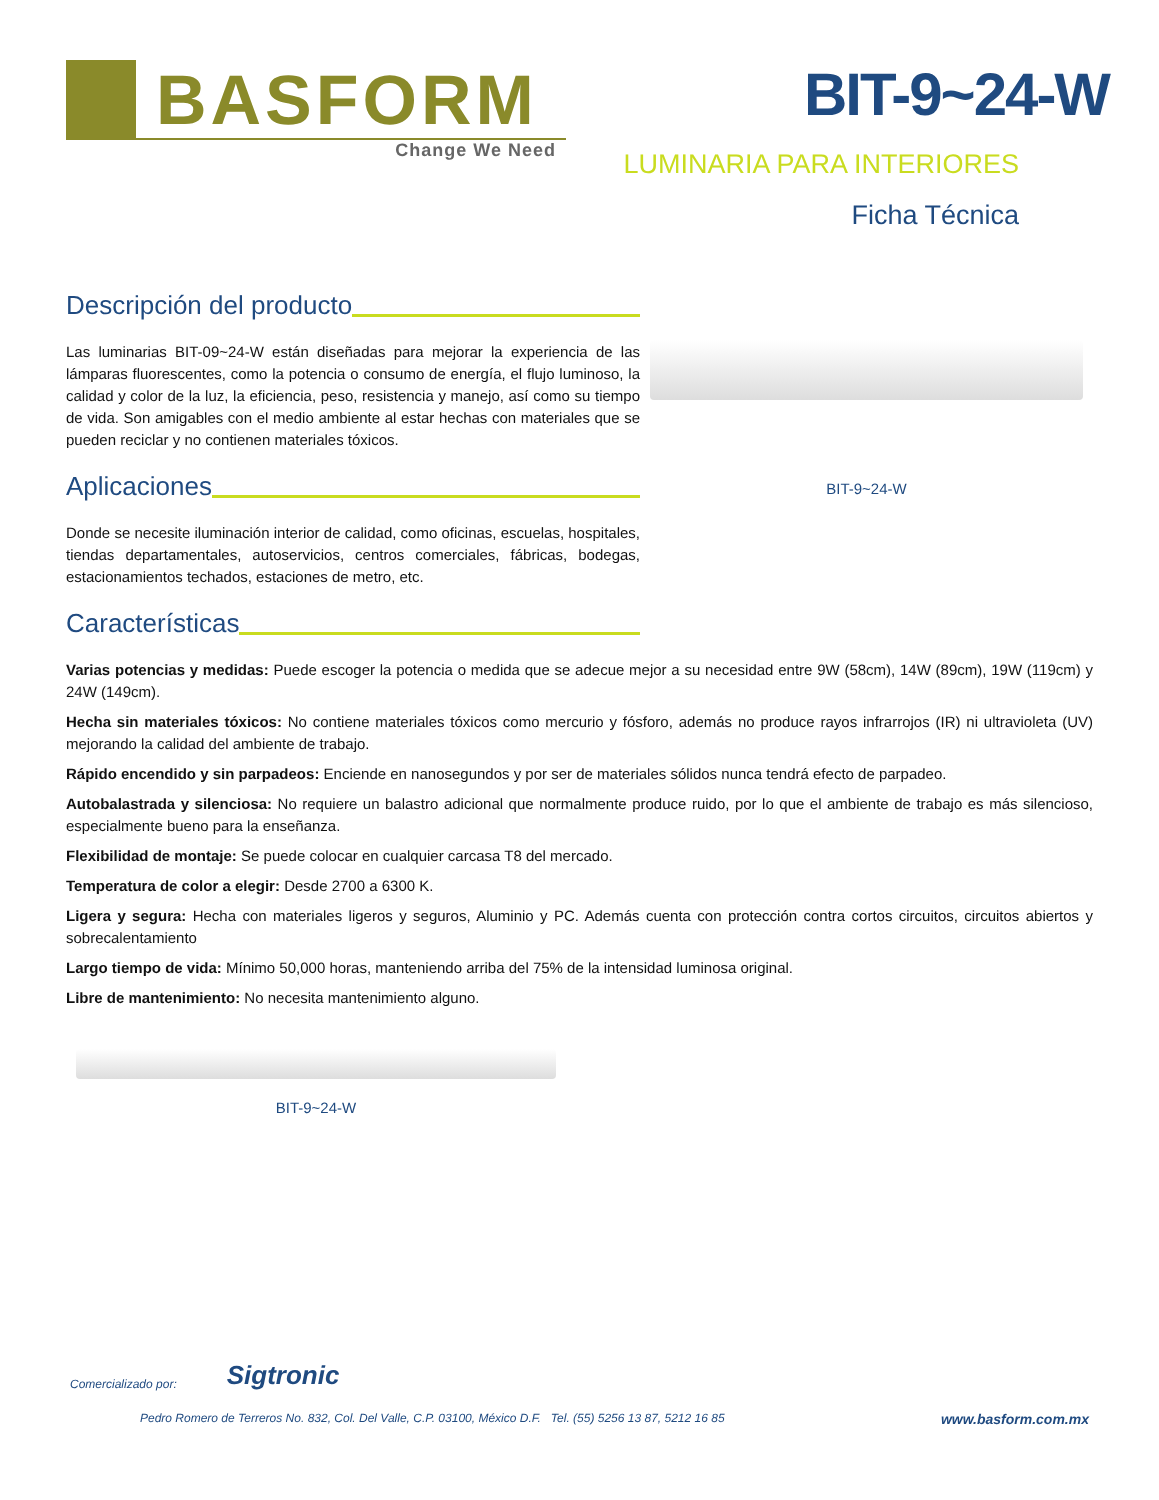BASFORM
Change We Need
BIT-9~24-W
LUMINARIA PARA INTERIORES
Ficha Técnica
Descripción del producto
Las luminarias BIT-09~24-W están diseñadas para mejorar la experiencia de las lámparas fluorescentes, como la potencia o consumo de energía, el flujo luminoso, la calidad y color de la luz, la eficiencia, peso, resistencia y manejo, así como su tiempo de vida. Son amigables con el medio ambiente al estar hechas con materiales que se pueden reciclar y no contienen materiales tóxicos.
Aplicaciones
Donde se necesite iluminación interior de calidad, como oficinas, escuelas, hospitales, tiendas departamentales, autoservicios, centros comerciales, fábricas, bodegas, estacionamientos techados, estaciones de metro, etc.
Características
BIT-9~24-W
Varias potencias y medidas: Puede escoger la potencia o medida que se adecue mejor a su necesidad entre 9W (58cm), 14W (89cm), 19W (119cm) y 24W (149cm).
Hecha sin materiales tóxicos: No contiene materiales tóxicos como mercurio y fósforo, además no produce rayos infrarrojos (IR) ni ultravioleta (UV) mejorando la calidad del ambiente de trabajo.
Rápido encendido y sin parpadeos: Enciende en nanosegundos y por ser de materiales sólidos nunca tendrá efecto de parpadeo.
Autobalastrada y silenciosa: No requiere un balastro adicional que normalmente produce ruido, por lo que el ambiente de trabajo es más silencioso, especialmente bueno para la enseñanza.
Flexibilidad de montaje: Se puede colocar en cualquier carcasa T8 del mercado.
Temperatura de color a elegir: Desde 2700 a 6300 K.
Ligera y segura: Hecha con materiales ligeros y seguros, Aluminio y PC. Además cuenta con protección contra cortos circuitos, circuitos abiertos y sobrecalentamiento
Largo tiempo de vida: Mínimo 50,000 horas, manteniendo arriba del 75% de la intensidad luminosa original.
Libre de mantenimiento: No necesita mantenimiento alguno.
BIT-9~24-W
Comercializado por: Sigtronic
Pedro Romero de Terreros No. 832, Col. Del Valle, C.P. 03100, México D.F. Tel. (55) 5256 13 87, 5212 16 85 www.basform.com.mx